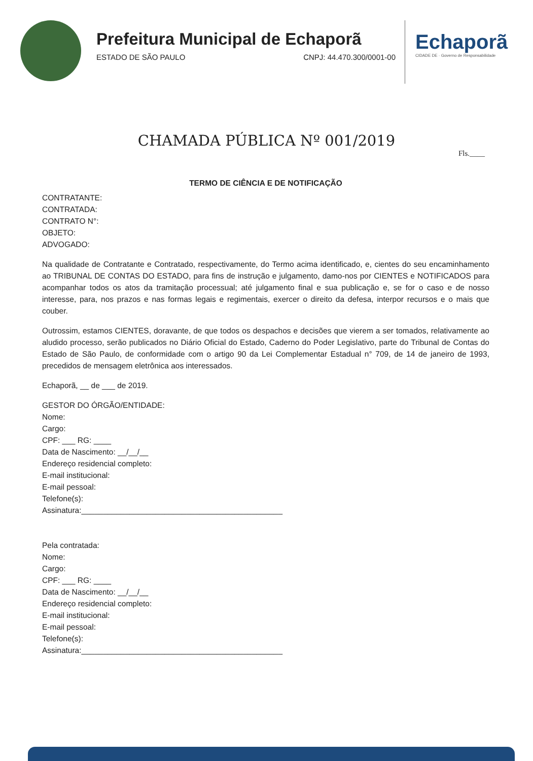Prefeitura Municipal de Echaporã
ESTADO DE SÃO PAULO CNPJ: 44.470.300/0001-00
Echaporã
CIDADE DE · Governo de Responsabilidade
CHAMADA PÚBLICA Nº 001/2019
Fls.____
TERMO DE CIÊNCIA E DE NOTIFICAÇÃO
CONTRATANTE:
CONTRATADA:
CONTRATO N°:
OBJETO:
ADVOGADO:
Na qualidade de Contratante e Contratado, respectivamente, do Termo acima identificado, e, cientes do seu encaminhamento ao TRIBUNAL DE CONTAS DO ESTADO, para fins de instrução e julgamento, damo-nos por CIENTES e NOTIFICADOS para acompanhar todos os atos da tramitação processual; até julgamento final e sua publicação e, se for o caso e de nosso interesse, para, nos prazos e nas formas legais e regimentais, exercer o direito da defesa, interpor recursos e o mais que couber.
Outrossim, estamos CIENTES, doravante, de que todos os despachos e decisões que vierem a ser tomados, relativamente ao aludido processo, serão publicados no Diário Oficial do Estado, Caderno do Poder Legislativo, parte do Tribunal de Contas do Estado de São Paulo, de conformidade com o artigo 90 da Lei Complementar Estadual n° 709, de 14 de janeiro de 1993, precedidos de mensagem eletrônica aos interessados.
Echaporã, __ de ___ de 2019.
GESTOR DO ÓRGÃO/ENTIDADE:
Nome:
Cargo:
CPF: ___ RG: ____
Data de Nascimento: __/__/__
Endereço residencial completo:
E-mail institucional:
E-mail pessoal:
Telefone(s):
Assinatura:______________________________________________
Pela contratada:
Nome:
Cargo:
CPF: ___ RG: ____
Data de Nascimento: __/__/__
Endereço residencial completo:
E-mail institucional:
E-mail pessoal:
Telefone(s):
Assinatura:______________________________________________